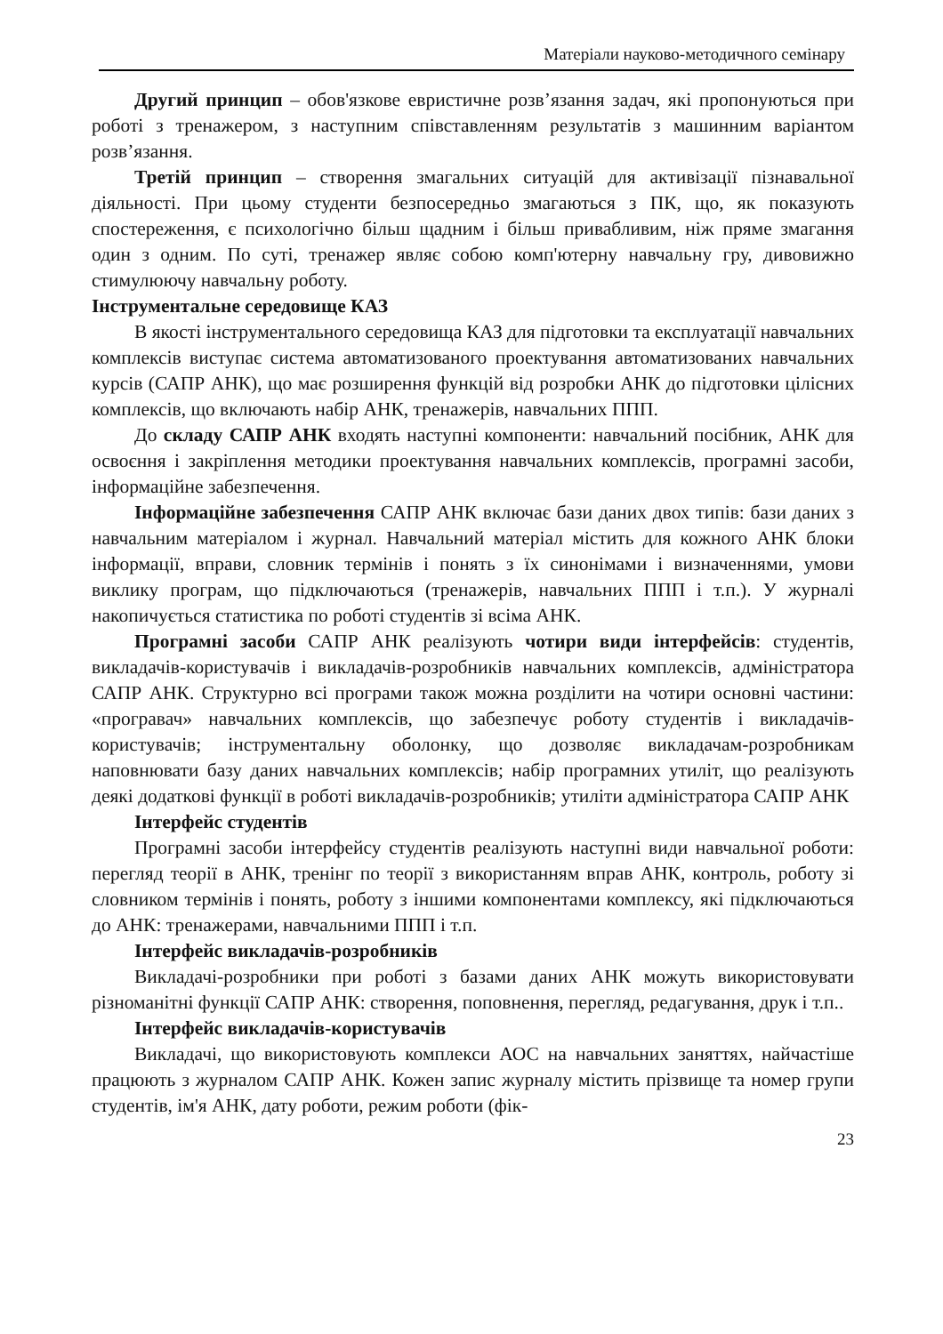Матеріали науково-методичного семінару
Другий принцип – обов'язкове евристичне розв’язання задач, які пропонуються при роботі з тренажером, з наступним співставленням результатів з машинним варіантом розв’язання.
Третій принцип – створення змагальних ситуацій для активізації пізнавальної діяльності. При цьому студенти безпосередньо змагаються з ПК, що, як показують спостереження, є психологічно більш щадним і більш привабливим, ніж пряме змагання один з одним. По суті, тренажер являє собою комп'ютерну навчальну гру, дивовижно стимулюючу навчальну роботу.
Інструментальне середовище КАЗ
В якості інструментального середовища КАЗ для підготовки та експлуатації навчальних комплексів виступає система автоматизованого проектування автоматизованих навчальних курсів (САПР АНК), що має розширення функцій від розробки АНК до підготовки цілісних комплексів, що включають набір АНК, тренажерів, навчальних ППП.
До складу САПР АНК входять наступні компоненти: навчальний посібник, АНК для освоєння і закріплення методики проектування навчальних комплексів, програмні засоби, інформаційне забезпечення.
Інформаційне забезпечення САПР АНК включає бази даних двох типів: бази даних з навчальним матеріалом і журнал. Навчальний матеріал містить для кожного АНК блоки інформації, вправи, словник термінів і понять з їх синонімами і визначеннями, умови виклику програм, що підключаються (тренажерів, навчальних ППП і т.п.). У журналі накопичується статистика по роботі студентів зі всіма АНК.
Програмні засоби САПР АНК реалізують чотири види інтерфейсів: студентів, викладачів-користувачів і викладачів-розробників навчальних комплексів, адміністратора САПР АНК. Структурно всі програми також можна розділити на чотири основні частини: «програвач» навчальних комплексів, що забезпечує роботу студентів і викладачів-користувачів; інструментальну оболонку, що дозволяє викладачам-розробникам наповнювати базу даних навчальних комплексів; набір програмних утиліт, що реалізують деякі додаткові функції в роботі викладачів-розробників; утиліти адміністратора САПР АНК
Інтерфейс студентів
Програмні засоби інтерфейсу студентів реалізують наступні види навчальної роботи: перегляд теорії в АНК, тренінг по теорії з використанням вправ АНК, контроль, роботу зі словником термінів і понять, роботу з іншими компонентами комплексу, які підключаються до АНК: тренажерами, навчальними ППП і т.п.
Інтерфейс викладачів-розробників
Викладачі-розробники при роботі з базами даних АНК можуть використовувати різноманітні функції САПР АНК: створення, поповнення, перегляд, редагування, друк і т.п..
Інтерфейс викладачів-користувачів
Викладачі, що використовують комплекси АОС на навчальних заняттях, найчастіше працюють з журналом САПР АНК. Кожен запис журналу містить прізвище та номер групи студентів, ім'я АНК, дату роботи, режим роботи (фік-
23